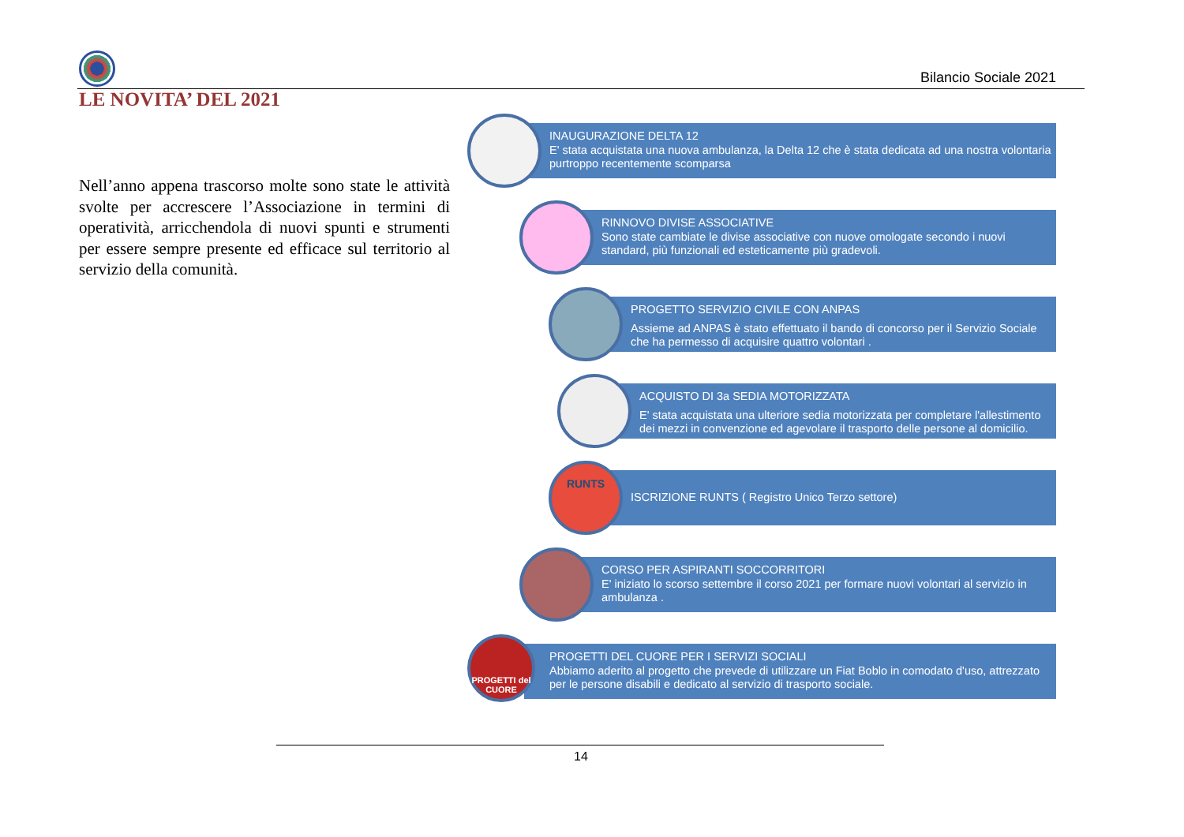Bilancio Sociale 2021
LE NOVITA’ DEL 2021
Nell’anno appena trascorso molte sono state le attività svolte per accrescere l’Associazione in termini di operatività, arricchendola di nuovi spunti e strumenti per essere sempre presente ed efficace sul territorio al servizio della comunità.
INAUGURAZIONE DELTA 12
E' stata acquistata una nuova ambulanza, la Delta 12 che è stata dedicata ad una nostra volontaria purtroppo recentemente scomparsa
RINNOVO DIVISE ASSOCIATIVE
Sono state cambiate le divise associative con nuove omologate secondo i nuovi standard, più funzionali ed esteticamente più gradevoli.
PROGETTO SERVIZIO CIVILE CON ANPAS
Assieme ad ANPAS è stato effettuato il bando di concorso per il Servizio Sociale che ha permesso di acquisire quattro volontari .
ACQUISTO DI 3a SEDIA MOTORIZZATA
E' stata acquistata una ulteriore sedia motorizzata per completare l'allestimento dei mezzi in convenzione ed agevolare il trasporto delle persone al domicilio.
ISCRIZIONE RUNTS ( Registro Unico Terzo settore)
RUNTS
CORSO PER ASPIRANTI SOCCORRITORI
E' iniziato lo scorso settembre il corso 2021 per formare nuovi volontari al servizio in ambulanza .
PROGETTI DEL CUORE PER I SERVIZI SOCIALI
Abbiamo aderito al progetto che prevede di utilizzare un Fiat Boblo in comodato d'uso, attrezzato per le persone disabili e dedicato al servizio di trasporto sociale.
PROGETTI del CUORE
14